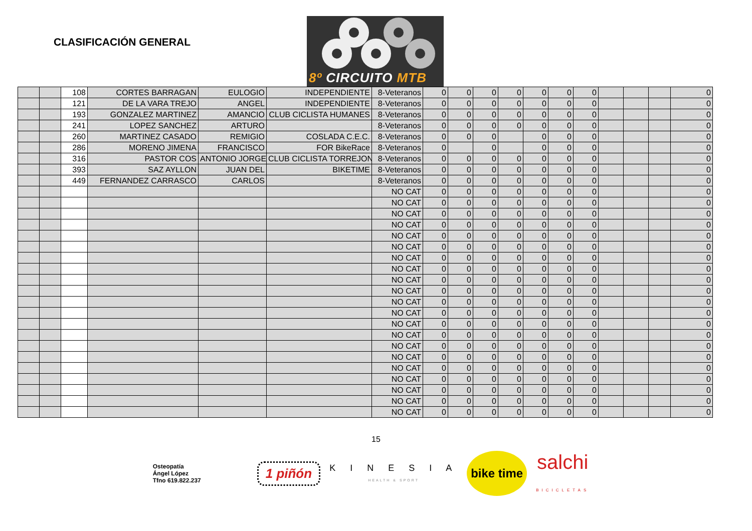CLASIFICACIÓN GENERAL
8º CIRCUITO MTB
| | | 108 | CORTES BARRAGAN | EULOGIO | INDEPENDIENTE | 8-Veteranos | 0 | 0 | 0 | 0 | 0 | 0 | 0 | | | | 0 |
| | | 121 | DE LA VARA TREJO | ANGEL | INDEPENDIENTE | 8-Veteranos | 0 | 0 | 0 | 0 | 0 | 0 | 0 | | | | 0 |
| | | 193 | GONZALEZ MARTINEZ | AMANCIO | CLUB CICLISTA HUMANES | 8-Veteranos | 0 | 0 | 0 | 0 | 0 | 0 | 0 | | | | 0 |
| | | 241 | LOPEZ SANCHEZ | ARTURO | | 8-Veteranos | 0 | 0 | 0 | 0 | 0 | 0 | 0 | | | | 0 |
| | | 260 | MARTINEZ CASADO | REMIGIO | COSLADA C.E.C. | 8-Veteranos | 0 | 0 | 0 | | 0 | 0 | 0 | | | | 0 |
| | | 286 | MORENO JIMENA | FRANCISCO | FOR BikeRace | 8-Veteranos | 0 | | 0 | | 0 | 0 | 0 | | | | 0 |
| | | 316 | PASTOR COS | ANTONIO JORGE | CLUB CICLISTA TORREJON | 8-Veteranos | 0 | 0 | 0 | 0 | 0 | 0 | 0 | | | | 0 |
| | | 393 | SAZ AYLLON | JUAN DEL | BIKETIME | 8-Veteranos | 0 | 0 | 0 | 0 | 0 | 0 | 0 | | | | 0 |
| | | 449 | FERNANDEZ CARRASCO | CARLOS | | 8-Veteranos | 0 | 0 | 0 | 0 | 0 | 0 | 0 | | | | 0 |
| | | | | | | NO CAT | 0 | 0 | 0 | 0 | 0 | 0 | 0 | | | | 0 |
| | | | | | | NO CAT | 0 | 0 | 0 | 0 | 0 | 0 | 0 | | | | 0 |
| | | | | | | NO CAT | 0 | 0 | 0 | 0 | 0 | 0 | 0 | | | | 0 |
| | | | | | | NO CAT | 0 | 0 | 0 | 0 | 0 | 0 | 0 | | | | 0 |
| | | | | | | NO CAT | 0 | 0 | 0 | 0 | 0 | 0 | 0 | | | | 0 |
| | | | | | | NO CAT | 0 | 0 | 0 | 0 | 0 | 0 | 0 | | | | 0 |
| | | | | | | NO CAT | 0 | 0 | 0 | 0 | 0 | 0 | 0 | | | | 0 |
| | | | | | | NO CAT | 0 | 0 | 0 | 0 | 0 | 0 | 0 | | | | 0 |
| | | | | | | NO CAT | 0 | 0 | 0 | 0 | 0 | 0 | 0 | | | | 0 |
| | | | | | | NO CAT | 0 | 0 | 0 | 0 | 0 | 0 | 0 | | | | 0 |
| | | | | | | NO CAT | 0 | 0 | 0 | 0 | 0 | 0 | 0 | | | | 0 |
| | | | | | | NO CAT | 0 | 0 | 0 | 0 | 0 | 0 | 0 | | | | 0 |
| | | | | | | NO CAT | 0 | 0 | 0 | 0 | 0 | 0 | 0 | | | | 0 |
| | | | | | | NO CAT | 0 | 0 | 0 | 0 | 0 | 0 | 0 | | | | 0 |
| | | | | | | NO CAT | 0 | 0 | 0 | 0 | 0 | 0 | 0 | | | | 0 |
| | | | | | | NO CAT | 0 | 0 | 0 | 0 | 0 | 0 | 0 | | | | 0 |
| | | | | | | NO CAT | 0 | 0 | 0 | 0 | 0 | 0 | 0 | | | | 0 |
| | | | | | | NO CAT | 0 | 0 | 0 | 0 | 0 | 0 | 0 | | | | 0 |
| | | | | | | NO CAT | 0 | 0 | 0 | 0 | 0 | 0 | 0 | | | | 0 |
| | | | | | | NO CAT | 0 | 0 | 0 | 0 | 0 | 0 | 0 | | | | 0 |
| | | | | | | NO CAT | 0 | 0 | 0 | 0 | 0 | 0 | 0 | | | | 0 |
15
Osteopatía
Ángel López
Tfno 619.822.237
1 piñón
K I N E S I A
HEALTH & SPORT
bike time
salchi
BICICLETAS